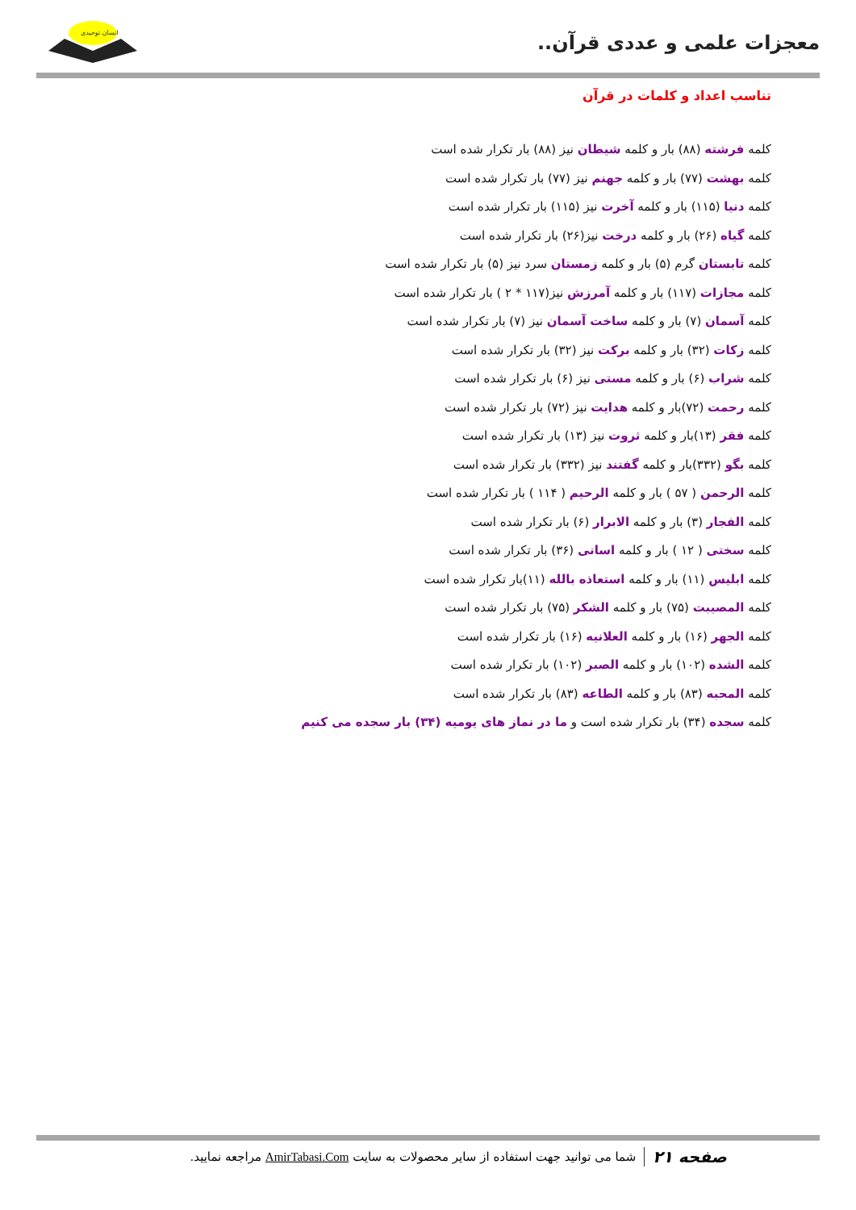معجزات علمی و عددی قرآن..
انسان توحیدی
تناسب اعداد و کلمات در قرآن
کلمه فرشته (۸۸) بار و کلمه شیطان نیز (۸۸) بار تکرار شده است
کلمه بهشت (۷۷) بار و کلمه جهنم نیز (۷۷) بار تکرار شده است
کلمه دنیا (۱۱۵) بار و کلمه آخرت نیز (۱۱۵) بار تکرار شده است
کلمه گیاه (۲۶) بار و کلمه درخت نیز(۲۶) بار تکرار شده است
کلمه تابستان گرم (۵) بار و کلمه زمستان سرد نیز (۵) بار تکرار شده است
کلمه مجازات (۱۱۷) بار و کلمه آمرزش نیز(۱۱۷ * ۲ ) بار تکرار شده است
کلمه آسمان (۷) بار و کلمه ساخت آسمان نیز (۷) بار تکرار شده است
کلمه زکات (۳۲) بار و کلمه برکت نیز (۳۲) بار تکرار شده است
کلمه شراب (۶) بار و کلمه مستی نیز (۶) بار تکرار شده است
کلمه رحمت (۷۲)بار و کلمه هدایت نیز (۷۲) بار تکرار شده است
کلمه فقر (۱۳)بار و کلمه ثروت نیز (۱۳) بار تکرار شده است
کلمه بگو (۳۳۲)بار و کلمه گفتند نیز (۳۳۲) بار تکرار شده است
کلمه الرحمن ( ۵۷ ) بار و کلمه الرحیم ( ۱۱۴ ) بار تکرار شده است
کلمه الفجار (۳) بار و کلمه الابرار (۶) بار تکرار شده است
کلمه سختی ( ۱۲ ) بار و کلمه اسانی (۳۶) بار تکرار شده است
کلمه ابلیس (۱۱) بار و کلمه استعاذه بالله (۱۱)بار تکرار شده است
کلمه المصیبت (۷۵) بار و کلمه الشکر (۷۵) بار تکرار شده است
کلمه الجهر (۱۶) بار و کلمه العلانیه (۱۶) بار تکرار شده است
کلمه الشده (۱۰۲) بار و کلمه الصبر (۱۰۲) بار تکرار شده است
کلمه المحبه (۸۳) بار و کلمه الطاعه (۸۳) بار تکرار شده است
کلمه سجده (۳۴) بار تکرار شده است و ما در نماز های یومیه (۳۴) بار سجده می کنیم
صفحه ۲۱ شما می توانید جهت استفاده از سایر محصولات به سایت AmirTabasi.Com مراجعه نمایید.